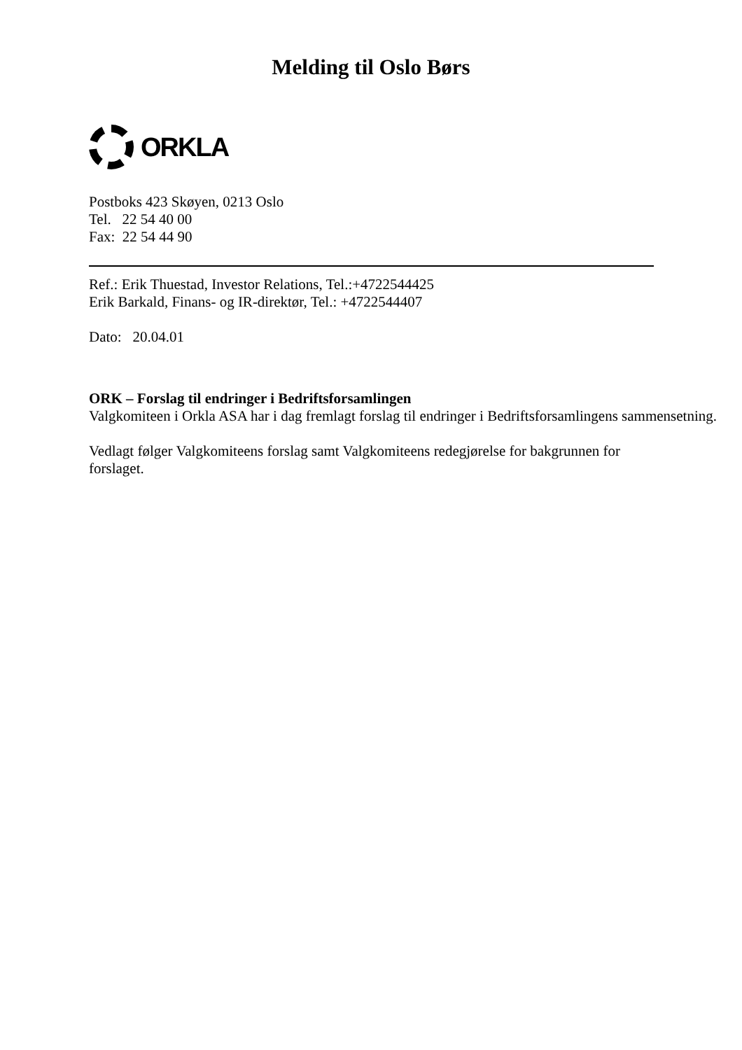Melding til Oslo Børs
ORKLA
Postboks 423 Skøyen, 0213 Oslo
Tel. 22 54 40 00
Fax: 22 54 44 90
Ref.: Erik Thuestad, Investor Relations, Tel.:+4722544425
Erik Barkald, Finans- og IR-direktør, Tel.: +4722544407
Dato: 20.04.01
ORK – Forslag til endringer i Bedriftsforsamlingen
Valgkomiteen i Orkla ASA har i dag fremlagt forslag til endringer i Bedriftsforsamlingens sammensetning.
Vedlagt følger Valgkomiteens forslag samt Valgkomiteens redegjørelse for bakgrunnen for forslaget.